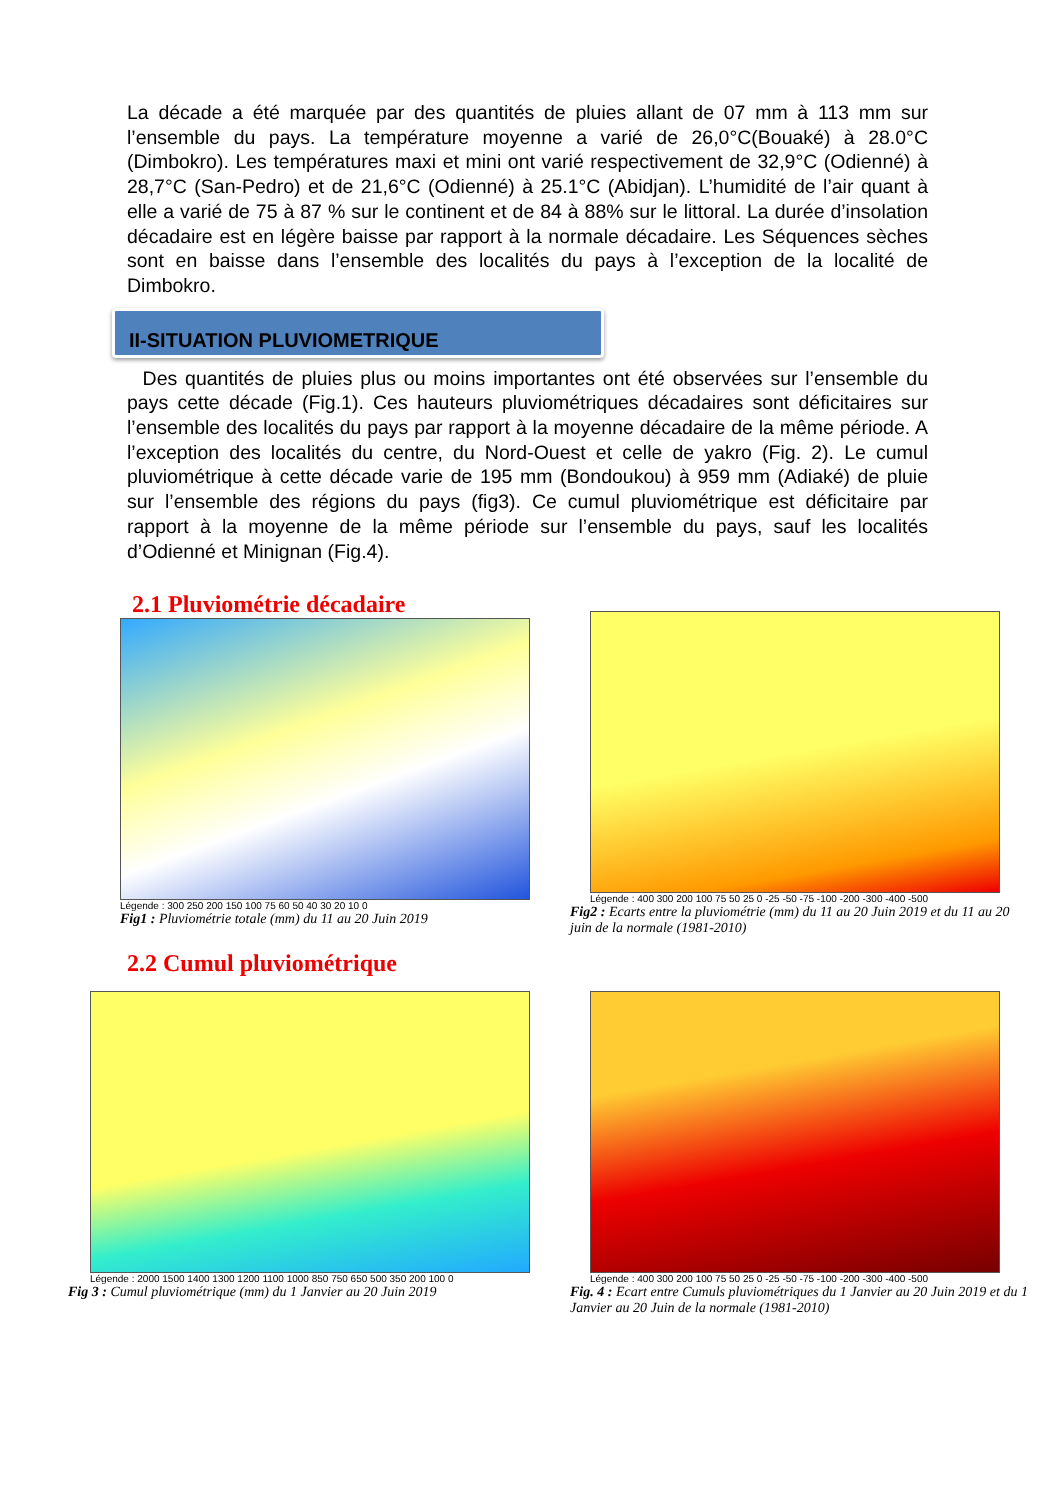La décade a été marquée par des quantités de pluies allant de 07 mm à 113 mm sur l’ensemble du pays. La température moyenne a varié de 26,0°C(Bouaké) à 28.0°C (Dimbokro). Les températures maxi et mini ont varié respectivement de 32,9°C (Odienné) à 28,7°C (San-Pedro) et de 21,6°C (Odienné) à 25.1°C (Abidjan). L’humidité de l’air quant à elle a varié de 75 à 87 % sur le continent et de 84 à 88% sur le littoral. La durée d’insolation décadaire est en légère baisse par rapport à la normale décadaire. Les Séquences sèches sont en baisse dans l’ensemble des localités du pays à l’exception de la localité de Dimbokro.
II-SITUATION PLUVIOMETRIQUE
Des quantités de pluies plus ou moins importantes ont été observées sur l’ensemble du pays cette décade (Fig.1). Ces hauteurs pluviométriques décadaires sont déficitaires sur l’ensemble des localités du pays par rapport à la moyenne décadaire de la même période. A l’exception des localités du centre, du Nord-Ouest et celle de yakro (Fig. 2). Le cumul pluviométrique à cette décade varie de 195 mm (Bondoukou) à 959 mm (Adiaké) de pluie sur l’ensemble des régions du pays (fig3). Ce cumul pluviométrique est déficitaire par rapport à la moyenne de la même période sur l’ensemble du pays, sauf les localités d’Odienné et Minignan (Fig.4).
2.1 Pluviométrie décadaire
Légende : 300 250 200 150 100 75 60 50 40 30 20 10 0
Fig1 : Pluviométrie totale (mm) du 11 au 20 Juin 2019
Légende : 400 300 200 100 75 50 25 0 -25 -50 -75 -100 -200 -300 -400 -500
Fig2 : Ecarts entre la pluviométrie (mm) du 11 au 20 Juin 2019 et du 11 au 20 juin de la normale (1981-2010)
2.2 Cumul pluviométrique
Légende : 2000 1500 1400 1300 1200 1100 1000 850 750 650 500 350 200 100 0
Fig 3 : Cumul pluviométrique (mm) du 1 Janvier au 20 Juin 2019
Légende : 400 300 200 100 75 50 25 0 -25 -50 -75 -100 -200 -300 -400 -500
Fig. 4 : Ecart entre Cumuls pluviométriques du 1 Janvier au 20 Juin 2019 et du 1 Janvier au 20 Juin de la normale (1981-2010)